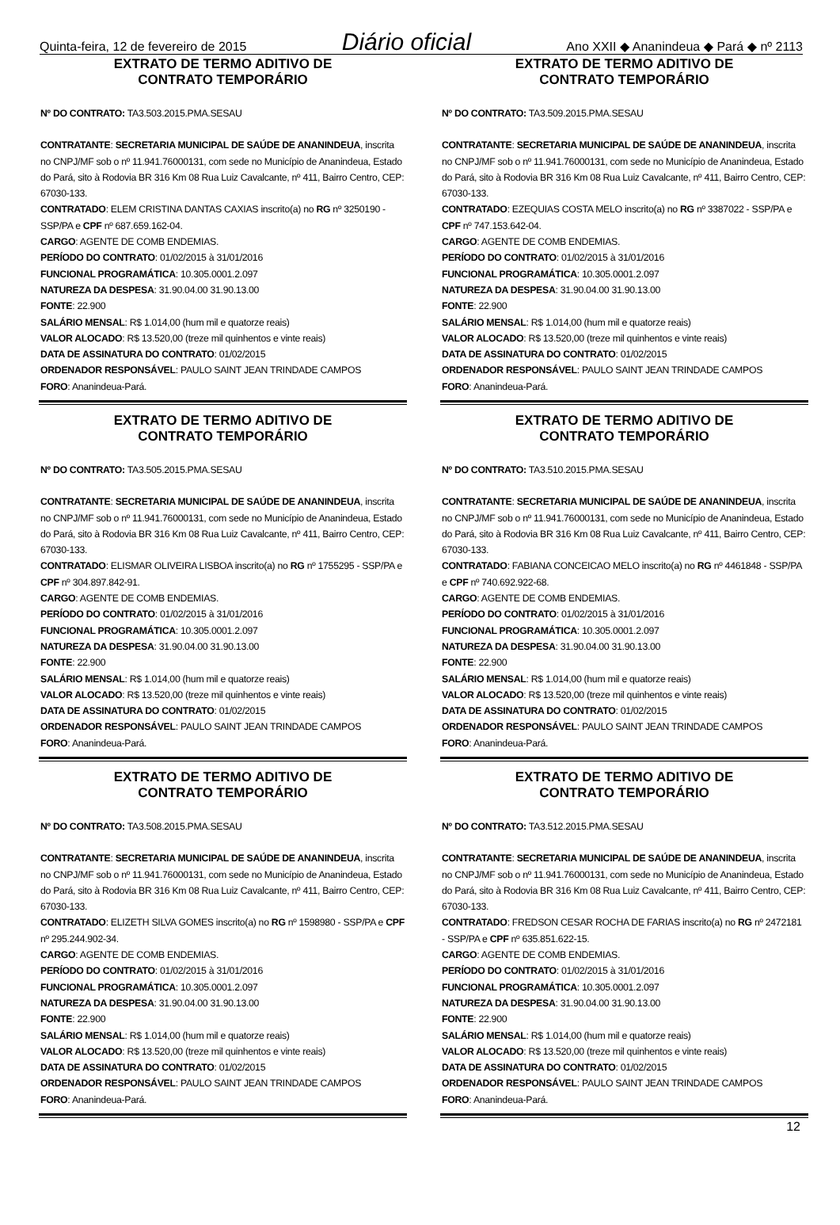Quinta-feira, 12 de fevereiro de 2015 Diário oficial Ano XXII ◆ Ananindeua ◆ Pará ◆ nº 2113
EXTRATO DE TERMO ADITIVO DE
CONTRATO TEMPORÁRIO
Nº DO CONTRATO: TA3.503.2015.PMA.SESAU
CONTRATANTE: SECRETARIA MUNICIPAL DE SAÚDE DE ANANINDEUA, inscrita no CNPJ/MF sob o nº 11.941.76000131, com sede no Município de Ananindeua, Estado do Pará, sito à Rodovia BR 316 Km 08 Rua Luiz Cavalcante, nº 411, Bairro Centro, CEP: 67030-133.
CONTRATADO: ELEM CRISTINA DANTAS CAXIAS inscrito(a) no RG nº 3250190 - SSP/PA e CPF nº 687.659.162-04.
CARGO: AGENTE DE COMB ENDEMIAS.
PERÍODO DO CONTRATO: 01/02/2015 à 31/01/2016
FUNCIONAL PROGRAMÁTICA: 10.305.0001.2.097
NATUREZA DA DESPESA: 31.90.04.00 31.90.13.00
FONTE: 22.900
SALÁRIO MENSAL: R$ 1.014,00 (hum mil e quatorze reais)
VALOR ALOCADO: R$ 13.520,00 (treze mil quinhentos e vinte reais)
DATA DE ASSINATURA DO CONTRATO: 01/02/2015
ORDENADOR RESPONSÁVEL: PAULO SAINT JEAN TRINDADE CAMPOS
FORO: Ananindeua-Pará.
EXTRATO DE TERMO ADITIVO DE
CONTRATO TEMPORÁRIO
Nº DO CONTRATO: TA3.509.2015.PMA.SESAU
CONTRATANTE: SECRETARIA MUNICIPAL DE SAÚDE DE ANANINDEUA, inscrita no CNPJ/MF sob o nº 11.941.76000131, com sede no Município de Ananindeua, Estado do Pará, sito à Rodovia BR 316 Km 08 Rua Luiz Cavalcante, nº 411, Bairro Centro, CEP: 67030-133.
CONTRATADO: EZEQUIAS COSTA MELO inscrito(a) no RG nº 3387022 - SSP/PA e CPF nº 747.153.642-04.
CARGO: AGENTE DE COMB ENDEMIAS.
PERÍODO DO CONTRATO: 01/02/2015 à 31/01/2016
FUNCIONAL PROGRAMÁTICA: 10.305.0001.2.097
NATUREZA DA DESPESA: 31.90.04.00 31.90.13.00
FONTE: 22.900
SALÁRIO MENSAL: R$ 1.014,00 (hum mil e quatorze reais)
VALOR ALOCADO: R$ 13.520,00 (treze mil quinhentos e vinte reais)
DATA DE ASSINATURA DO CONTRATO: 01/02/2015
ORDENADOR RESPONSÁVEL: PAULO SAINT JEAN TRINDADE CAMPOS
FORO: Ananindeua-Pará.
EXTRATO DE TERMO ADITIVO DE
CONTRATO TEMPORÁRIO
Nº DO CONTRATO: TA3.505.2015.PMA.SESAU
CONTRATANTE: SECRETARIA MUNICIPAL DE SAÚDE DE ANANINDEUA, inscrita no CNPJ/MF sob o nº 11.941.76000131, com sede no Município de Ananindeua, Estado do Pará, sito à Rodovia BR 316 Km 08 Rua Luiz Cavalcante, nº 411, Bairro Centro, CEP: 67030-133.
CONTRATADO: ELISMAR OLIVEIRA LISBOA inscrito(a) no RG nº 1755295 - SSP/PA e CPF nº 304.897.842-91.
CARGO: AGENTE DE COMB ENDEMIAS.
PERÍODO DO CONTRATO: 01/02/2015 à 31/01/2016
FUNCIONAL PROGRAMÁTICA: 10.305.0001.2.097
NATUREZA DA DESPESA: 31.90.04.00 31.90.13.00
FONTE: 22.900
SALÁRIO MENSAL: R$ 1.014,00 (hum mil e quatorze reais)
VALOR ALOCADO: R$ 13.520,00 (treze mil quinhentos e vinte reais)
DATA DE ASSINATURA DO CONTRATO: 01/02/2015
ORDENADOR RESPONSÁVEL: PAULO SAINT JEAN TRINDADE CAMPOS
FORO: Ananindeua-Pará.
EXTRATO DE TERMO ADITIVO DE
CONTRATO TEMPORÁRIO
Nº DO CONTRATO: TA3.510.2015.PMA.SESAU
CONTRATANTE: SECRETARIA MUNICIPAL DE SAÚDE DE ANANINDEUA, inscrita no CNPJ/MF sob o nº 11.941.76000131, com sede no Município de Ananindeua, Estado do Pará, sito à Rodovia BR 316 Km 08 Rua Luiz Cavalcante, nº 411, Bairro Centro, CEP: 67030-133.
CONTRATADO: FABIANA CONCEICAO MELO inscrito(a) no RG nº 4461848 - SSP/PA e CPF nº 740.692.922-68.
CARGO: AGENTE DE COMB ENDEMIAS.
PERÍODO DO CONTRATO: 01/02/2015 à 31/01/2016
FUNCIONAL PROGRAMÁTICA: 10.305.0001.2.097
NATUREZA DA DESPESA: 31.90.04.00 31.90.13.00
FONTE: 22.900
SALÁRIO MENSAL: R$ 1.014,00 (hum mil e quatorze reais)
VALOR ALOCADO: R$ 13.520,00 (treze mil quinhentos e vinte reais)
DATA DE ASSINATURA DO CONTRATO: 01/02/2015
ORDENADOR RESPONSÁVEL: PAULO SAINT JEAN TRINDADE CAMPOS
FORO: Ananindeua-Pará.
EXTRATO DE TERMO ADITIVO DE
CONTRATO TEMPORÁRIO
Nº DO CONTRATO: TA3.508.2015.PMA.SESAU
CONTRATANTE: SECRETARIA MUNICIPAL DE SAÚDE DE ANANINDEUA, inscrita no CNPJ/MF sob o nº 11.941.76000131, com sede no Município de Ananindeua, Estado do Pará, sito à Rodovia BR 316 Km 08 Rua Luiz Cavalcante, nº 411, Bairro Centro, CEP: 67030-133.
CONTRATADO: ELIZETH SILVA GOMES inscrito(a) no RG nº 1598980 - SSP/PA e CPF nº 295.244.902-34.
CARGO: AGENTE DE COMB ENDEMIAS.
PERÍODO DO CONTRATO: 01/02/2015 à 31/01/2016
FUNCIONAL PROGRAMÁTICA: 10.305.0001.2.097
NATUREZA DA DESPESA: 31.90.04.00 31.90.13.00
FONTE: 22.900
SALÁRIO MENSAL: R$ 1.014,00 (hum mil e quatorze reais)
VALOR ALOCADO: R$ 13.520,00 (treze mil quinhentos e vinte reais)
DATA DE ASSINATURA DO CONTRATO: 01/02/2015
ORDENADOR RESPONSÁVEL: PAULO SAINT JEAN TRINDADE CAMPOS
FORO: Ananindeua-Pará.
EXTRATO DE TERMO ADITIVO DE
CONTRATO TEMPORÁRIO
Nº DO CONTRATO: TA3.512.2015.PMA.SESAU
CONTRATANTE: SECRETARIA MUNICIPAL DE SAÚDE DE ANANINDEUA, inscrita no CNPJ/MF sob o nº 11.941.76000131, com sede no Município de Ananindeua, Estado do Pará, sito à Rodovia BR 316 Km 08 Rua Luiz Cavalcante, nº 411, Bairro Centro, CEP: 67030-133.
CONTRATADO: FREDSON CESAR ROCHA DE FARIAS inscrito(a) no RG nº 2472181 - SSP/PA e CPF nº 635.851.622-15.
CARGO: AGENTE DE COMB ENDEMIAS.
PERÍODO DO CONTRATO: 01/02/2015 à 31/01/2016
FUNCIONAL PROGRAMÁTICA: 10.305.0001.2.097
NATUREZA DA DESPESA: 31.90.04.00 31.90.13.00
FONTE: 22.900
SALÁRIO MENSAL: R$ 1.014,00 (hum mil e quatorze reais)
VALOR ALOCADO: R$ 13.520,00 (treze mil quinhentos e vinte reais)
DATA DE ASSINATURA DO CONTRATO: 01/02/2015
ORDENADOR RESPONSÁVEL: PAULO SAINT JEAN TRINDADE CAMPOS
FORO: Ananindeua-Pará.
12